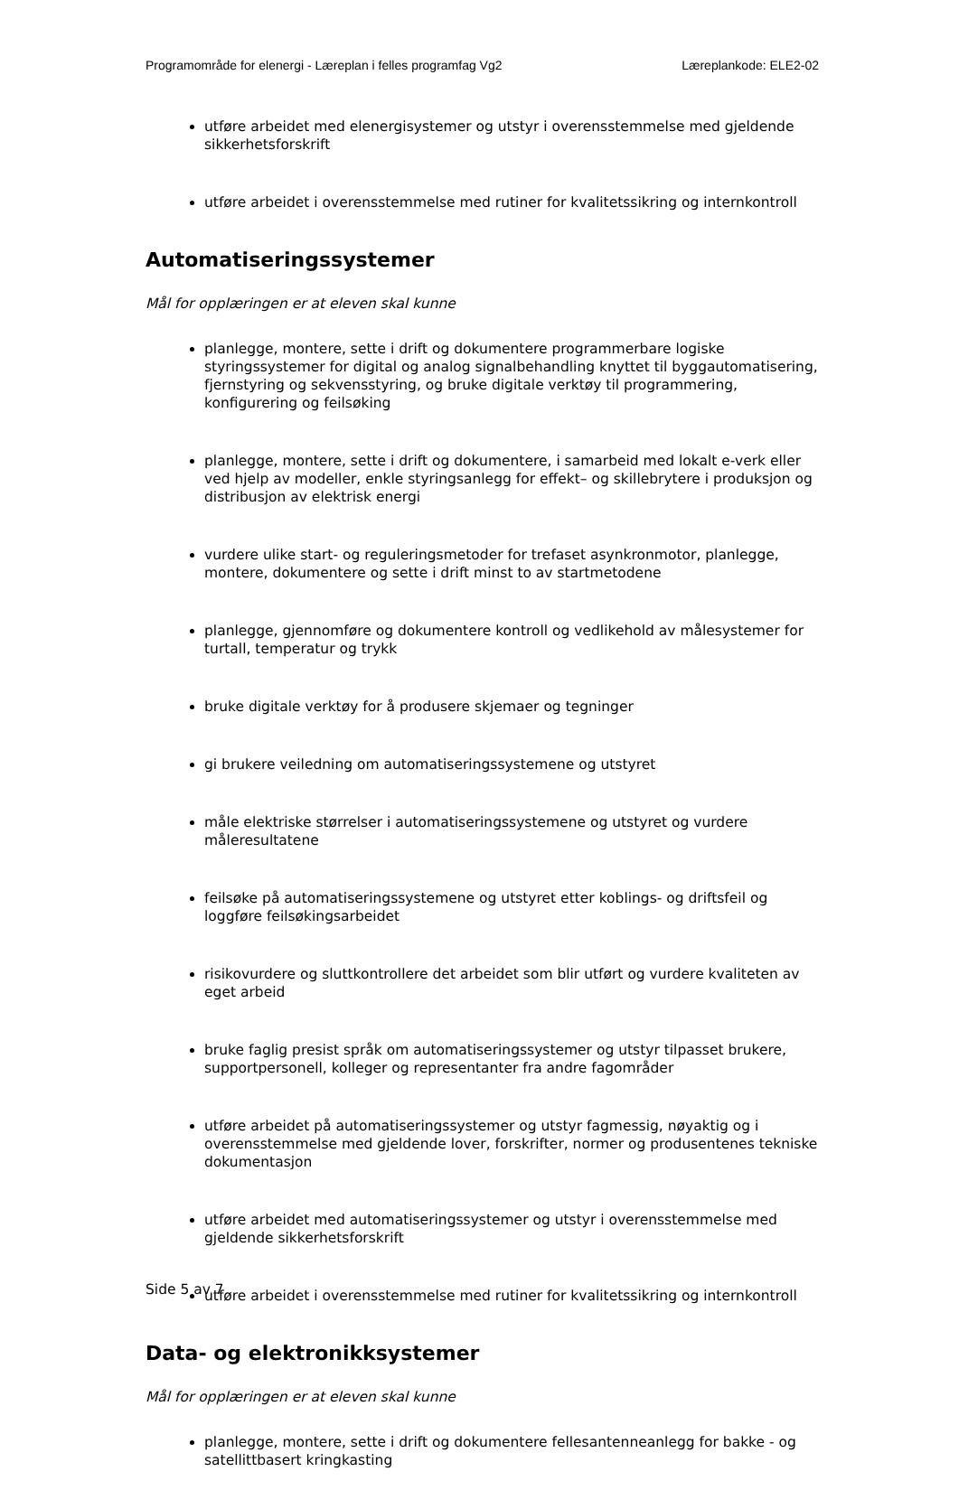Programområde for elenergi - Læreplan i felles programfag Vg2 Læreplankode: ELE2-02
utføre arbeidet med elenergisystemer og utstyr i overensstemmelse med gjeldende sikkerhetsforskrift
utføre arbeidet i overensstemmelse med rutiner for kvalitetssikring og internkontroll
Automatiseringssystemer
Mål for opplæringen er at eleven skal kunne
planlegge, montere, sette i drift og dokumentere programmerbare logiske styringssystemer for digital og analog signalbehandling knyttet til byggautomatisering, fjernstyring og sekvensstyring, og bruke digitale verktøy til programmering, konfigurering og feilsøking
planlegge, montere, sette i drift og dokumentere, i samarbeid med lokalt e-verk eller ved hjelp av modeller, enkle styringsanlegg for effekt– og skillebrytere i produksjon og distribusjon av elektrisk energi
vurdere ulike start- og reguleringsmetoder for trefaset asynkronmotor, planlegge, montere, dokumentere og sette i drift minst to av startmetodene
planlegge, gjennomføre og dokumentere kontroll og vedlikehold av målesystemer for turtall, temperatur og trykk
bruke digitale verktøy for å produsere skjemaer og tegninger
gi brukere veiledning om automatiseringssystemene og utstyret
måle elektriske størrelser i automatiseringssystemene og utstyret og vurdere måleresultatene
feilsøke på automatiseringssystemene og utstyret etter koblings- og driftsfeil og loggføre feilsøkingsarbeidet
risikovurdere og sluttkontrollere det arbeidet som blir utført og vurdere kvaliteten av eget arbeid
bruke faglig presist språk om automatiseringssystemer og utstyr tilpasset brukere, supportpersonell, kolleger og representanter fra andre fagområder
utføre arbeidet på automatiseringssystemer og utstyr fagmessig, nøyaktig og i overensstemmelse med gjeldende lover, forskrifter, normer og produsentenes tekniske dokumentasjon
utføre arbeidet med automatiseringssystemer og utstyr i overensstemmelse med gjeldende sikkerhetsforskrift
utføre arbeidet i overensstemmelse med rutiner for kvalitetssikring og internkontroll
Data- og elektronikksystemer
Mål for opplæringen er at eleven skal kunne
planlegge, montere, sette i drift og dokumentere fellesantenneanlegg for bakke - og satellittbasert kringkasting
Side 5 av 7